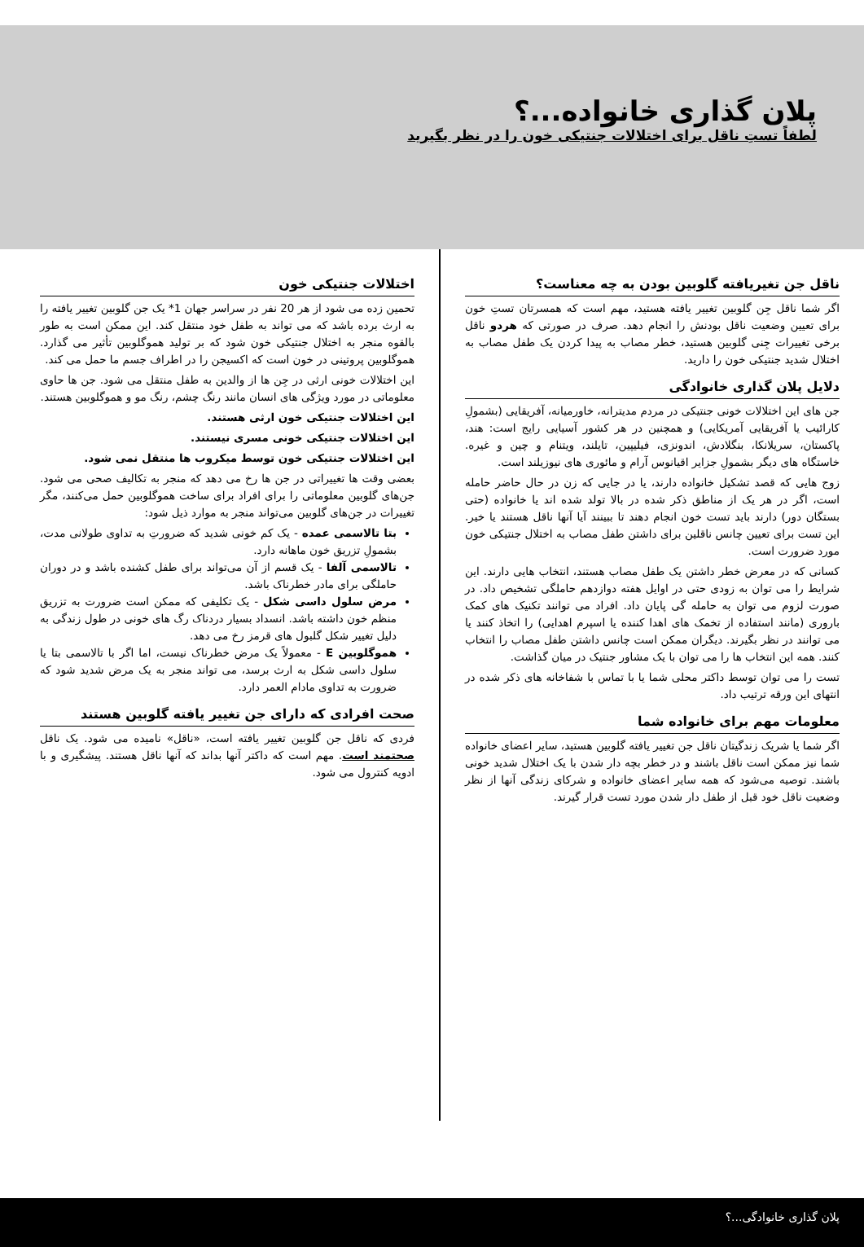پلان گذاری خانواده...؟
لطفاً تستِ ناقل برای اختلالات جنتیکی خون را در نظر بگیرید
ناقل جن تغیریافته گلوبین بودن به چه معناست؟
اگر شما ناقل جِن گلوبین تغییر یافته هستید، مهم است که همسرتان تستِ خون برای تعیین وضعیت ناقل بودنش را انجام دهد. صرف در صورتی که هردو ناقل برخی تغییرات جِنی گلوبین هستید، خطر مصاب به پیدا کردن یک طفل مصاب به اختلال شدید جنتیکی خون را دارید.
دلایل پلان گذاری خانوادگی
جن های این اختلالات خونی جنتیکی در مردم مدیترانه، خاورمیانه، آفریقایی (بشمولِ کارائیب یا آفریقایی آمریکایی) و همچنین در هر کشور آسیایی رایج است: هند، پاکستان، سریلانکا، بنگلادش، اندونزی، فیلیپین، تایلند، ویتنام و چین و غیره. خاستگاه های دیگر بشمولِ جزایر اقیانوس آرام و مائوری های نیوزیلند است.
زوج هایی که قصد تشکیل خانواده دارند، یا در جایی که زن در حال حاضر حامله است، اگر در هر یک از مناطق ذکر شده در بالا تولد شده اند یا خانواده (حتی بستگان دور) دارند باید تست خون انجام دهند تا ببینند آیا آنها ناقل هستند یا خیر. این تست برای تعیین چانس ناقلین برای داشتن طفل مصاب به اختلال جنتیکی خون مورد ضرورت است.
کسانی که در معرض خطر داشتن یک طفل مصاب هستند، انتخاب هایی دارند. این شرایط را می توان به زودی حتی در اوایل هفته دوازدهم حاملگی تشخیص داد. در صورت لزوم می توان به حامله گی پایان داد. افراد می توانند تکنیک های کمک باروری (مانند استفاده از تخمک های اهدا کننده یا اسپرم اهدایی) را اتخاذ کنند یا می توانند در نظر بگیرند. دیگران ممکن است چانس داشتن طفل مصاب را انتخاب کنند. همه این انتخاب ها را می توان با یک مشاور جنتیک در میان گذاشت.
تست را می توان توسط داکتر محلی شما یا با تماس با شفاخانه های ذکر شده در انتهای این ورقه ترتیب داد.
معلومات مهم برای خانواده شما
اگر شما یا شریک زندگیتان ناقل جن تغییر یافته گلوبین هستید، سایر اعضای خانواده شما نیز ممکن است ناقل باشند و در خطر بچه دار شدن با یک اختلال شدید خونی باشند. توصیه می‌شود که همه سایر اعضای خانواده و شرکای زندگی آنها از نظر وضعیت ناقل خود قبل از طفل دار شدن مورد تست قرار گیرند.
اختلالات جنتیکی خون
تحمین زده می شود از هر 20 نفر در سراسر جهان 1* یک جن گلوبین تغییر یافته را به ارث برده باشد که می تواند به طفل خود منتقل کند. این ممکن است به طور بالقوه منجر به اختلال جنتیکی خون شود که بر تولید هموگلوبین تأثیر می گذارد. هموگلوبین پروتینی در خون است که اکسیجن را در اطراف جسم ما حمل می کند.
این اختلالات خونی ارثی در جِن ها از والدین به طفل منتقل می شود. جن ها حاوی معلوماتی در مورد ویژگی های انسان مانند رنگ چشم، رنگ مو و هموگلوبین هستند.
این اختلالات جنتیکی خون ارثی هستند.
این اختلالات جنتیکی خونی مسری نیستند.
این اختلالات جنتیکی خون توسط میکروب ها منتقل نمی شود.
بعضی وقت ها تغییراتی در جن ها رخ می دهد که منجر به تکالیف صحی می شود. جن‌های گلوبین معلوماتی را برای افراد برای ساخت هموگلوبین حمل می‌کنند، مگر تغییرات در جن‌های گلوبین می‌تواند منجر به موارد ذیل شود:
بتا تالاسمی عمده - یک کم خونی شدید که ضرورتِ به تداوی طولانی مدت، بشمولِ تزریق خون ماهانه دارد.
تالاسمی آلفا - یک قسم از آن می‌تواند برای طفل کشنده باشد و در دوران حاملگی برای مادر خطرناک باشد.
مرض سلول داسی شکل - یک تکلیفی که ممکن است ضرورت به تزریق منظم خون داشته باشد. انسداد بسیار دردناک رگ های خونی در طول زندگی به دلیل تغییر شکل گلبول های قرمز رخ می دهد.
هموگلوبین E - معمولاً یک مرض خطرناک نیست، اما اگر با تالاسمی بتا یا سلول داسی شکل به ارث برسد، می تواند منجر به یک مرض شدید شود که ضرورت به تداوی مادام العمر دارد.
صحت افرادی که دارای جن تغییر یافته گلوبین هستند
فردی که ناقل جن گلوبین تغییر یافته است، «ناقل» نامیده می شود. یک ناقل صحتمند است. مهم است که داکتر آنها بداند که آنها ناقل هستند. پیشگیری و با ادویه کنترول می شود.
پلان گذاری خانوادگی...؟